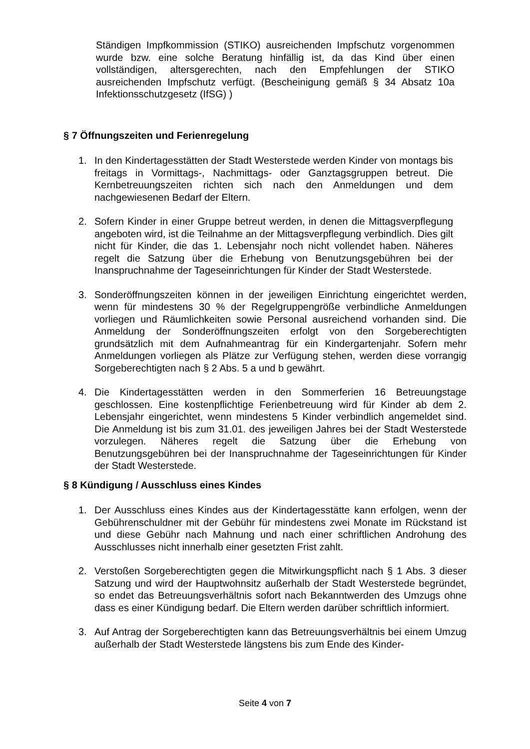Ständigen Impfkommission (STIKO) ausreichenden Impfschutz vorgenommen wurde bzw. eine solche Beratung hinfällig ist, da das Kind über einen vollständigen, altersgerechten, nach den Empfehlungen der STIKO ausreichenden Impfschutz verfügt. (Bescheinigung gemäß § 34 Absatz 10a Infektionsschutzgesetz (IfSG) )
§ 7 Öffnungszeiten und Ferienregelung
1. In den Kindertagesstätten der Stadt Westerstede werden Kinder von montags bis freitags in Vormittags-, Nachmittags- oder Ganztagsgruppen betreut. Die Kernbetreuungszeiten richten sich nach den Anmeldungen und dem nachgewiesenen Bedarf der Eltern.
2. Sofern Kinder in einer Gruppe betreut werden, in denen die Mittagsverpflegung angeboten wird, ist die Teilnahme an der Mittagsverpflegung verbindlich. Dies gilt nicht für Kinder, die das 1. Lebensjahr noch nicht vollendet haben. Näheres regelt die Satzung über die Erhebung von Benutzungsgebühren bei der Inanspruchnahme der Tageseinrichtungen für Kinder der Stadt Westerstede.
3. Sonderöffnungszeiten können in der jeweiligen Einrichtung eingerichtet werden, wenn für mindestens 30 % der Regelgruppengröße verbindliche Anmeldungen vorliegen und Räumlichkeiten sowie Personal ausreichend vorhanden sind. Die Anmeldung der Sonderöffnungszeiten erfolgt von den Sorgeberechtigten grundsätzlich mit dem Aufnahmeantrag für ein Kindergartenjahr. Sofern mehr Anmeldungen vorliegen als Plätze zur Verfügung stehen, werden diese vorrangig Sorgeberechtigten nach § 2 Abs. 5 a und b gewährt.
4. Die Kindertagesstätten werden in den Sommerferien 16 Betreuungstage geschlossen. Eine kostenpflichtige Ferienbetreuung wird für Kinder ab dem 2. Lebensjahr eingerichtet, wenn mindestens 5 Kinder verbindlich angemeldet sind. Die Anmeldung ist bis zum 31.01. des jeweiligen Jahres bei der Stadt Westerstede vorzulegen. Näheres regelt die Satzung über die Erhebung von Benutzungsgebühren bei der Inanspruchnahme der Tageseinrichtungen für Kinder der Stadt Westerstede.
§ 8 Kündigung / Ausschluss eines Kindes
1. Der Ausschluss eines Kindes aus der Kindertagesstätte kann erfolgen, wenn der Gebührenschuldner mit der Gebühr für mindestens zwei Monate im Rückstand ist und diese Gebühr nach Mahnung und nach einer schriftlichen Androhung des Ausschlusses nicht innerhalb einer gesetzten Frist zahlt.
2. Verstoßen Sorgeberechtigten gegen die Mitwirkungspflicht nach § 1 Abs. 3 dieser Satzung und wird der Hauptwohnsitz außerhalb der Stadt Westerstede begründet, so endet das Betreuungsverhältnis sofort nach Bekanntwerden des Umzugs ohne dass es einer Kündigung bedarf. Die Eltern werden darüber schriftlich informiert.
3. Auf Antrag der Sorgeberechtigten kann das Betreuungsverhältnis bei einem Umzug außerhalb der Stadt Westerstede längstens bis zum Ende des Kinder-
Seite 4 von 7